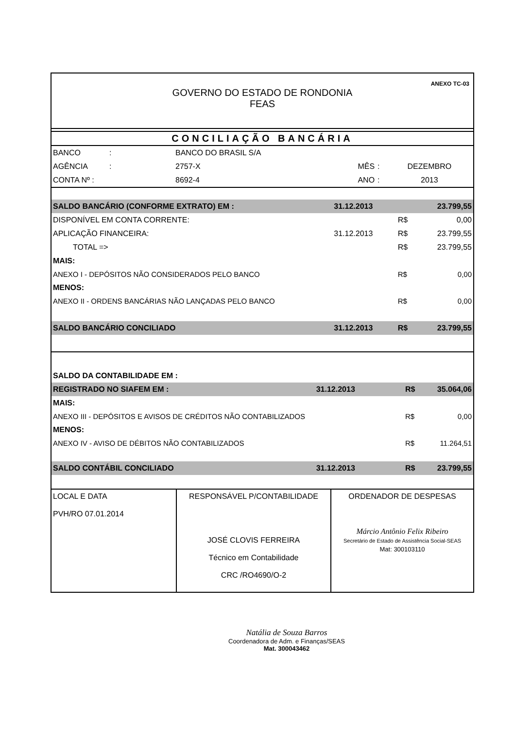ANEXO TC-03
GOVERNO DO ESTADO DE RONDONIA
FEAS
CONCILIAÇÃO BANCÁRIA
| BANCO | : | BANCO DO BRASIL S/A | | | |
| AGÊNCIA | : | 2757-X | MÊS | : | DEZEMBRO |
| CONTA Nº : | | 8692-4 | ANO | : | 2013 |
| SALDO BANCÁRIO (CONFORME EXTRATO) EM : | | 31.12.2013 | | 23.799,55 |
| DISPONÍVEL EM CONTA CORRENTE: | | | R$ | 0,00 |
| APLICAÇÃO FINANCEIRA: | | 31.12.2013 | R$ | 23.799,55 |
| | TOTAL => | | R$ | 23.799,55 |
| MAIS: | | | | |
| ANEXO I - DEPÓSITOS NÃO CONSIDERADOS PELO BANCO | | | R$ | 0,00 |
| MENOS: | | | | |
| ANEXO II - ORDENS BANCÁRIAS NÃO LANÇADAS PELO BANCO | | | R$ | 0,00 |
| SALDO BANCÁRIO CONCILIADO | | 31.12.2013 | R$ | 23.799,55 |
| SALDO DA CONTABILIDADE EM : | | | |
| REGISTRADO NO SIAFEM EM : | 31.12.2013 | R$ | 35.064,06 |
| MAIS: | | | |
| ANEXO III - DEPÓSITOS E AVISOS DE CRÉDITOS NÃO CONTABILIZADOS | | R$ | 0,00 |
| MENOS: | | | |
| ANEXO IV - AVISO DE DÉBITOS NÃO CONTABILIZADOS | | R$ | 11.264,51 |
| SALDO CONTÁBIL CONCILIADO | 31.12.2013 | R$ | 23.799,55 |
| LOCAL E DATA PVH/RO 07.01.2014 | RESPONSÁVEL P/CONTABILIDADE JOSÉ CLOVIS FERREIRA Técnico em Contabilidade CRC /RO4690/O-2 | ORDENADOR DE DESPESAS Márcio Antônio Felix Ribeiro Secretário de Estado de Assistência Social-SEAS Mat: 300103110 |
Natália de Souza Barros
Coordenadora de Adm. e Finanças/SEAS
Mat. 300043462